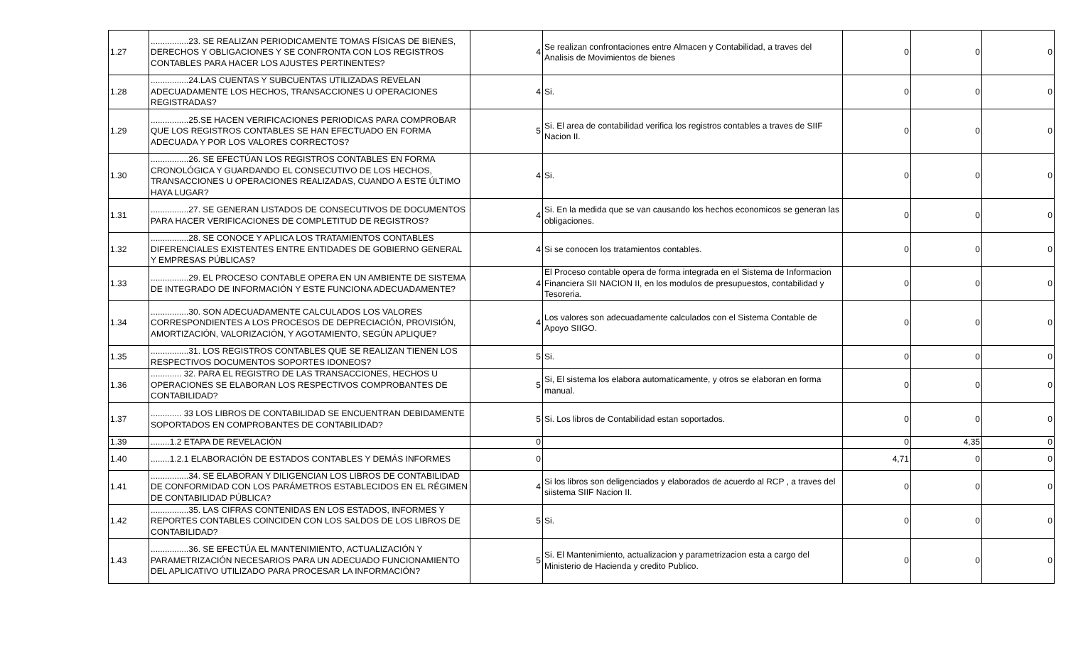| 1.27 | ................23. SE REALIZAN PERIODICAMENTE TOMAS FÍSICAS DE BIENES, DERECHOS Y OBLIGACIONES Y SE CONFRONTA CON LOS REGISTROS CONTABLES PARA HACER LOS AJUSTES PERTINENTES? | 4 | Se realizan confrontaciones entre Almacen y Contabilidad, a traves del Analisis de Movimientos de bienes | 0 | 0 | 0 |
| 1.28 | ................24.LAS CUENTAS Y SUBCUENTAS UTILIZADAS REVELAN ADECUADAMENTE LOS HECHOS, TRANSACCIONES U OPERACIONES REGISTRADAS? | 4 | Si. | 0 | 0 | 0 |
| 1.29 | ................25.SE HACEN VERIFICACIONES PERIODICAS PARA COMPROBAR QUE LOS REGISTROS CONTABLES SE HAN EFECTUADO EN FORMA ADECUADA Y POR LOS VALORES CORRECTOS? | 5 | Si. El area de contabilidad verifica los registros contables a traves de SIIF Nacion II. | 0 | 0 | 0 |
| 1.30 | ................26. SE EFECTÚAN LOS REGISTROS CONTABLES EN FORMA CRONOLÓGICA Y GUARDANDO EL CONSECUTIVO DE LOS HECHOS, TRANSACCIONES U OPERACIONES REALIZADAS, CUANDO A ESTE ÚLTIMO HAYA LUGAR? | 4 | Si. | 0 | 0 | 0 |
| 1.31 | ................27. SE GENERAN LISTADOS DE CONSECUTIVOS DE DOCUMENTOS PARA HACER VERIFICACIONES DE COMPLETITUD DE REGISTROS? | 4 | Si. En la medida que se van causando los hechos economicos se generan las obligaciones. | 0 | 0 | 0 |
| 1.32 | ................28. SE CONOCE Y APLICA LOS TRATAMIENTOS CONTABLES DIFERENCIALES EXISTENTES ENTRE ENTIDADES DE GOBIERNO GENERAL Y EMPRESAS PÚBLICAS? | 4 | Si se conocen los tratamientos contables. | 0 | 0 | 0 |
| 1.33 | ................29. EL PROCESO CONTABLE OPERA EN UN AMBIENTE DE SISTEMA DE INTEGRADO DE INFORMACIÓN Y ESTE FUNCIONA ADECUADAMENTE? | 4 | El Proceso contable opera de forma integrada en el Sistema de Informacion Financiera SII NACION II, en los modulos de presupuestos, contabilidad y Tesoreria. | 0 | 0 | 0 |
| 1.34 | ................30. SON ADECUADAMENTE CALCULADOS LOS VALORES CORRESPONDIENTES A LOS PROCESOS DE DEPRECIACIÓN, PROVISIÓN, AMORTIZACIÓN, VALORIZACIÓN, Y AGOTAMIENTO, SEGÚN APLIQUE? | 4 | Los valores son adecuadamente calculados con el Sistema Contable de Apoyo SIIGO. | 0 | 0 | 0 |
| 1.35 | ................31. LOS REGISTROS CONTABLES QUE SE REALIZAN TIENEN LOS RESPECTIVOS DOCUMENTOS SOPORTES IDONEOS? | 5 | Si. | 0 | 0 | 0 |
| 1.36 | ............. 32. PARA EL REGISTRO DE LAS TRANSACCIONES, HECHOS U OPERACIONES SE ELABORAN LOS RESPECTIVOS COMPROBANTES DE CONTABILIDAD? | 5 | Si, El sistema los elabora automaticamente, y otros se elaboran en forma manual. | 0 | 0 | 0 |
| 1.37 | ............. 33 LOS LIBROS DE CONTABILIDAD SE ENCUENTRAN DEBIDAMENTE SOPORTADOS EN COMPROBANTES DE CONTABILIDAD? | 5 | Si. Los libros de Contabilidad estan soportados. | 0 | 0 | 0 |
| 1.39 | ........1.2 ETAPA DE REVELACIÓN | 0 | | 0 | 4,35 | 0 |
| 1.40 | ........1.2.1 ELABORACIÓN DE ESTADOS CONTABLES Y DEMÁS INFORMES | 0 | | 4,71 | 0 | 0 |
| 1.41 | ................34. SE ELABORAN Y DILIGENCIAN LOS LIBROS DE CONTABILIDAD DE CONFORMIDAD CON LOS PARÁMETROS ESTABLECIDOS EN EL RÉGIMEN DE CONTABILIDAD PÚBLICA? | 4 | Si los libros son deligenciados y elaborados de acuerdo al RCP , a traves del siistema SIIF Nacion II. | 0 | 0 | 0 |
| 1.42 | ................35. LAS CIFRAS CONTENIDAS EN LOS ESTADOS, INFORMES Y REPORTES CONTABLES COINCIDEN CON LOS SALDOS DE LOS LIBROS DE CONTABILIDAD? | 5 | Si. | 0 | 0 | 0 |
| 1.43 | ................36. SE EFECTÚA EL MANTENIMIENTO, ACTUALIZACIÓN Y PARAMETRIZACIÓN NECESARIOS PARA UN ADECUADO FUNCIONAMIENTO DEL APLICATIVO UTILIZADO PARA PROCESAR LA INFORMACIÓN? | 5 | Si. El Mantenimiento, actualizacion y parametrizacion esta a cargo del Ministerio de Hacienda y credito Publico. | 0 | 0 | 0 |